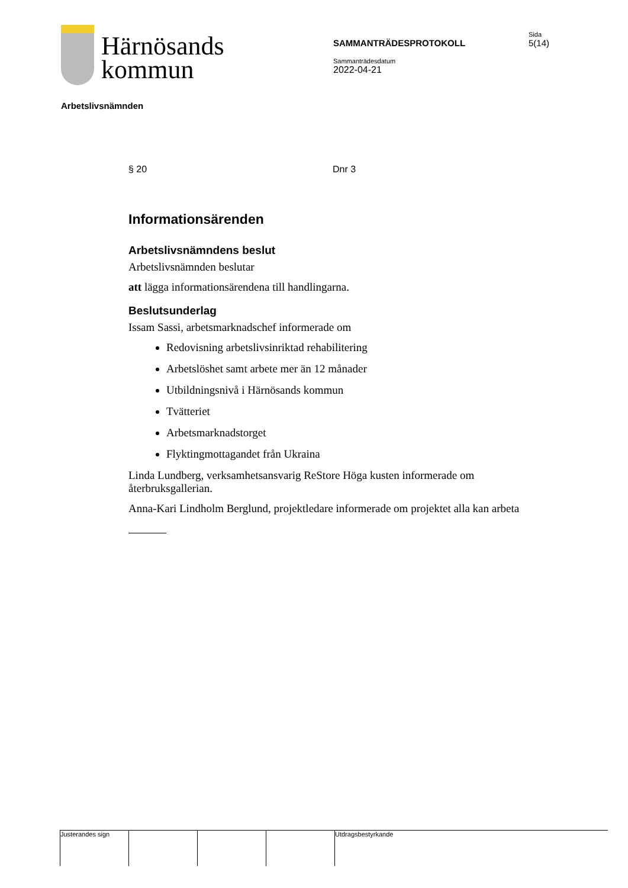Härnösands
kommun
SAMMANTRÄDESPROTOKOLL
Sammanträdesdatum
2022-04-21
Sida
5(14)
Arbetslivsnämnden
§ 20 Dnr 3
Informationsärenden
Arbetslivsnämndens beslut
Arbetslivsnämnden beslutar
att lägga informationsärendena till handlingarna.
Beslutsunderlag
Issam Sassi, arbetsmarknadschef informerade om
Redovisning arbetslivsinriktad rehabilitering
Arbetslöshet samt arbete mer än 12 månader
Utbildningsnivå i Härnösands kommun
Tvätteriet
Arbetsmarknadstorget
Flyktingmottagandet från Ukraina
Linda Lundberg, verksamhetsansvarig ReStore Höga kusten informerade om återbruksgallerian.
Anna-Kari Lindholm Berglund, projektledare informerade om projektet alla kan arbeta
Justerandes sign Utdragsbestyrkande